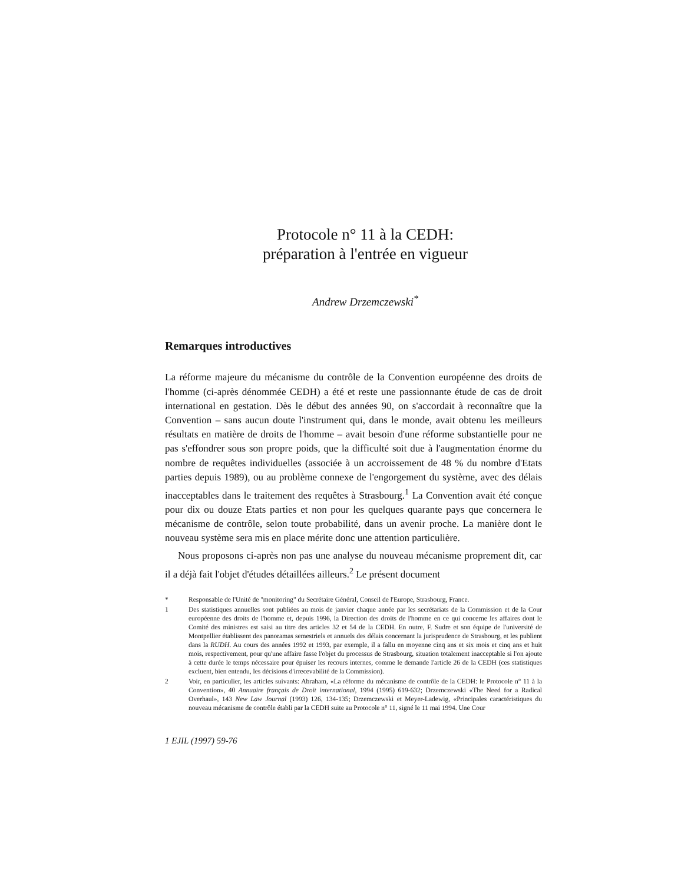Protocole n° 11 à la CEDH:
préparation à l'entrée en vigueur
Andrew Drzemczewski<sup>*</sup>
Remarques introductives
La réforme majeure du mécanisme du contrôle de la Convention européenne des droits de l'homme (ci-après dénommée CEDH) a été et reste une passionnante étude de cas de droit international en gestation. Dès le début des années 90, on s'accordait à reconnaître que la Convention – sans aucun doute l'instrument qui, dans le monde, avait obtenu les meilleurs résultats en matière de droits de l'homme – avait besoin d'une réforme substantielle pour ne pas s'effondrer sous son propre poids, que la difficulté soit due à l'augmentation énorme du nombre de requêtes individuelles (associée à un accroissement de 48 % du nombre d'Etats parties depuis 1989), ou au problème connexe de l'engorgement du système, avec des délais inacceptables dans le traitement des requêtes à Strasbourg.<sup>1</sup> La Convention avait été conçue pour dix ou douze Etats parties et non pour les quelques quarante pays que concernera le mécanisme de contrôle, selon toute probabilité, dans un avenir proche. La manière dont le nouveau système sera mis en place mérite donc une attention particulière.
Nous proposons ci-après non pas une analyse du nouveau mécanisme proprement dit, car il a déjà fait l'objet d'études détaillées ailleurs.<sup>2</sup> Le présent document
* Responsable de l'Unité de "monitoring" du Secrétaire Général, Conseil de l'Europe, Strasbourg, France.
1 Des statistiques annuelles sont publiées au mois de janvier chaque année par les secrétariats de la Commission et de la Cour européenne des droits de l'homme et, depuis 1996, la Direction des droits de l'homme en ce qui concerne les affaires dont le Comité des ministres est saisi au titre des articles 32 et 54 de la CEDH. En outre, F. Sudre et son équipe de l'université de Montpellier établissent des panoramas semestriels et annuels des délais concernant la jurisprudence de Strasbourg, et les publient dans la RUDH. Au cours des années 1992 et 1993, par exemple, il a fallu en moyenne cinq ans et six mois et cinq ans et huit mois, respectivement, pour qu'une affaire fasse l'objet du processus de Strasbourg, situation totalement inacceptable si l'on ajoute à cette durée le temps nécessaire pour épuiser les recours internes, comme le demande l'article 26 de la CEDH (ces statistiques excluent, bien entendu, les décisions d'irrecevabilité de la Commission).
2 Voir, en particulier, les articles suivants: Abraham, «La réforme du mécanisme de contrôle de la CEDH: le Protocole n° 11 à la Convention», 40 Annuaire français de Droit international, 1994 (1995) 619-632; Drzemczewski «The Need for a Radical Overhaul», 143 New Law Journal (1993) 126, 134-135; Drzemczewski et Meyer-Ladewig, «Principales caractéristiques du nouveau mécanisme de contrôle établi par la CEDH suite au Protocole n° 11, signé le 11 mai 1994. Une Cour
1 EJIL (1997) 59-76